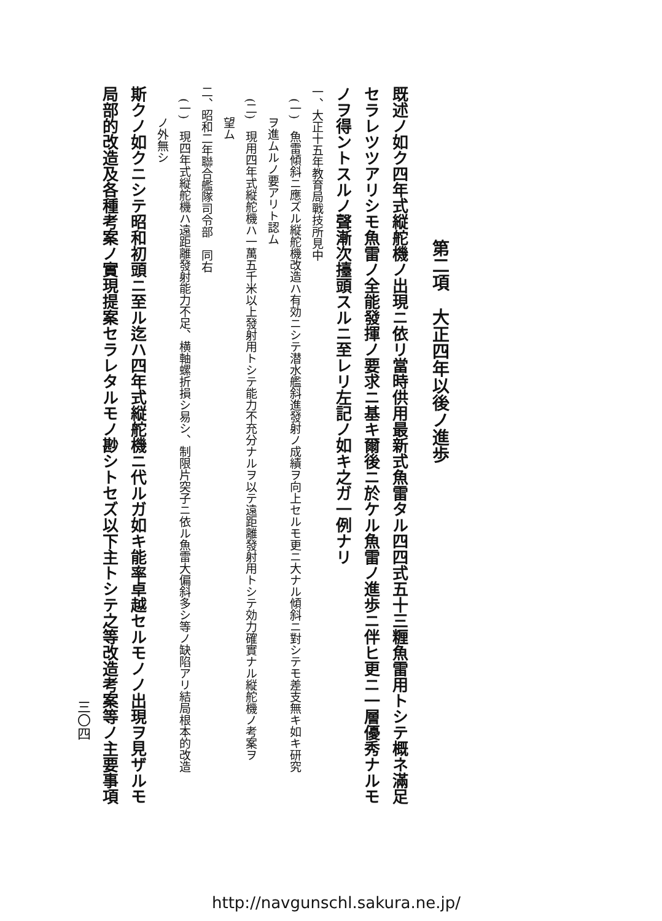第二項　大正四年以後ノ進歩
既述ノ如ク四年式縦舵機ノ出現ニ依リ當時供用最新式魚雷タル四四式五十三糎魚雷用トシテ概ネ滿足
セラレツツアリシモ魚雷ノ全能發揮ノ要求ニ基キ爾後ニ於ケル魚雷ノ進歩ニ伴ヒ更ニ一層優秀ナルモ
ノヲ得ントスルノ聲漸次擡頭スルニ至レリ左記ノ如キ之ガ一例ナリ
一、大正十五年教育局戰技所見中
(一)　魚雷傾斜ニ應ズル縦舵機改造ハ有効ニシテ潜水艦斜進發射ノ成績ヲ向上セルモ更ニ大ナル傾斜ニ對シテモ差支無キ如キ研究
ヲ進ムルノ要アリト認ム
(二)　現用四年式縦舵機ハ一萬五千米以上發射用トシテ能力不充分ナルヲ以テ遠距離發射用トシテ効力確實ナル縦舵機ノ考案ヲ
望ム
二、昭和二年聯合艦隊司令部　同右
(一)　現四年式縦舵機ハ遠距離發射能力不足、横軸螺折損シ易シ、制限片突子ニ依ル魚雷大偏斜多シ等ノ缺陷アリ結局根本的改造
ノ外無シ
斯クノ如クニシテ昭和初頭ニ至ル迄ハ四年式縦舵機ニ代ルガ如キ能率卓越セルモノノ出現ヲ見ザルモ
局部的改造及各種考案ノ實現提案セラレタルモノ尠シトセズ以下主トシテ之等改造考案等ノ主要事項
三〇四
http://navgunschl.sakura.ne.jp/